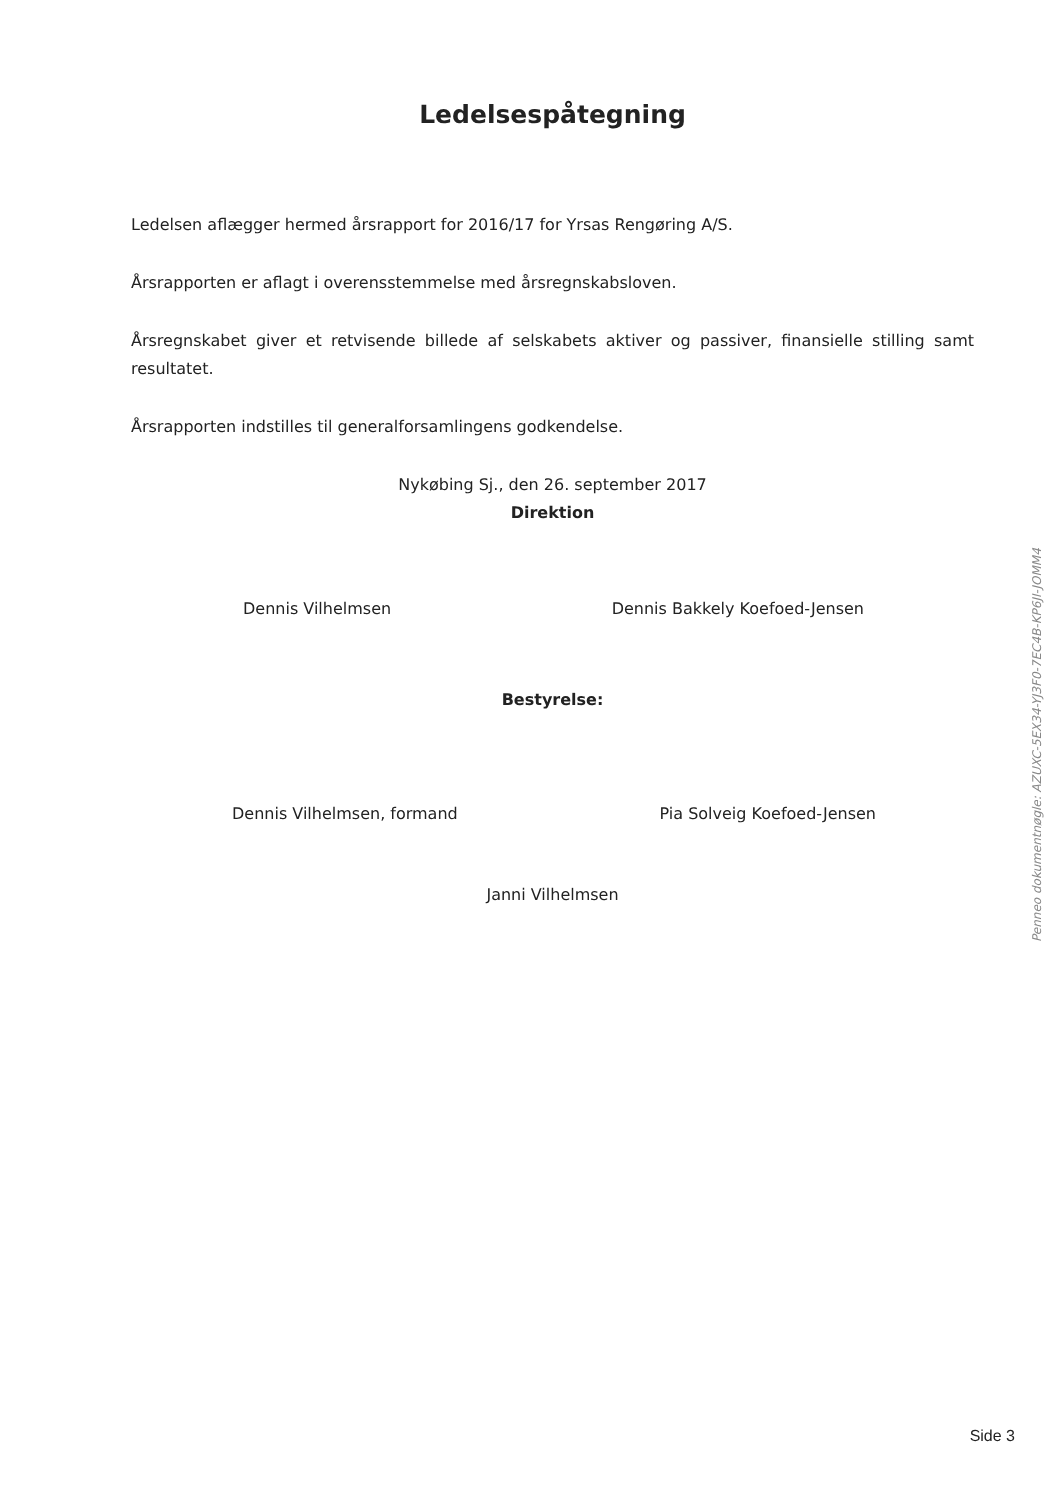Ledelsespåtegning
Ledelsen aflægger hermed årsrapport for 2016/17 for Yrsas Rengøring A/S.
Årsrapporten er aflagt i overensstemmelse med årsregnskabsloven.
Årsregnskabet giver et retvisende billede af selskabets aktiver og passiver, finansielle stilling samt resultatet.
Årsrapporten indstilles til generalforsamlingens godkendelse.
Nykøbing Sj., den 26. september 2017
Direktion
Dennis Vilhelmsen Dennis Bakkely Koefoed-Jensen
Bestyrelse:
Dennis Vilhelmsen, formand Pia Solveig Koefoed-Jensen
Janni Vilhelmsen
Penneo dokumentnøgle: AZUXC-5EX34-YJ3F0-7EC4B-KP6JI-JOMM4
Side 3